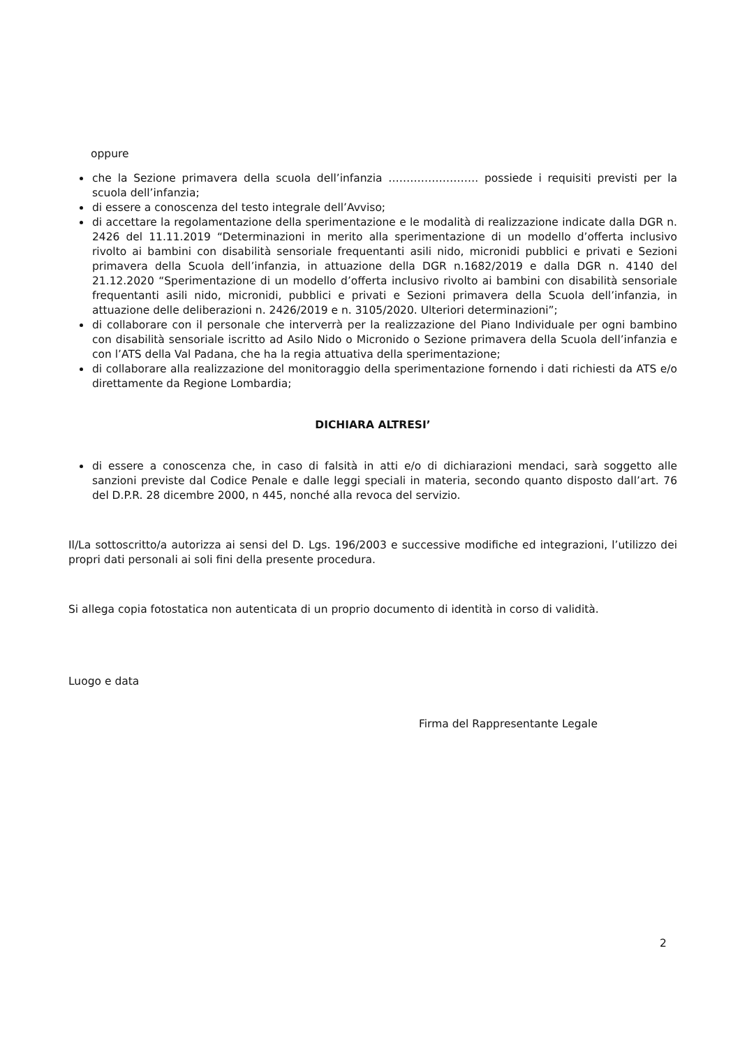oppure
che la Sezione primavera della scuola dell’infanzia ……………………. possiede i requisiti previsti per la scuola dell’infanzia;
di essere a conoscenza del testo integrale dell’Avviso;
di accettare la regolamentazione della sperimentazione e le modalità di realizzazione indicate dalla DGR n. 2426 del 11.11.2019 “Determinazioni in merito alla sperimentazione di un modello d’offerta inclusivo rivolto ai bambini con disabilità sensoriale frequentanti asili nido, micronidi pubblici e privati e Sezioni primavera della Scuola dell’infanzia, in attuazione della DGR n.1682/2019 e dalla DGR n. 4140 del 21.12.2020 “Sperimentazione di un modello d’offerta inclusivo rivolto ai bambini con disabilità sensoriale frequentanti asili nido, micronidi, pubblici e privati e Sezioni primavera della Scuola dell’infanzia, in attuazione delle deliberazioni n. 2426/2019 e n. 3105/2020. Ulteriori determinazioni”;
di collaborare con il personale che interverrà per la realizzazione del Piano Individuale per ogni bambino con disabilità sensoriale iscritto ad Asilo Nido o Micronido o Sezione primavera della Scuola dell’infanzia e con l’ATS della Val Padana, che ha la regia attuativa della sperimentazione;
di collaborare alla realizzazione del monitoraggio della sperimentazione fornendo i dati richiesti da ATS e/o direttamente da Regione Lombardia;
DICHIARA ALTRESI’
di essere a conoscenza che, in caso di falsità in atti e/o di dichiarazioni mendaci, sarà soggetto alle sanzioni previste dal Codice Penale e dalle leggi speciali in materia, secondo quanto disposto dall’art. 76 del D.P.R. 28 dicembre 2000, n 445, nonché alla revoca del servizio.
Il/La sottoscritto/a autorizza ai sensi del D. Lgs. 196/2003 e successive modifiche ed integrazioni, l’utilizzo dei propri dati personali ai soli fini della presente procedura.
Si allega copia fotostatica non autenticata di un proprio documento di identità in corso di validità.
Luogo e data
Firma del Rappresentante Legale
2